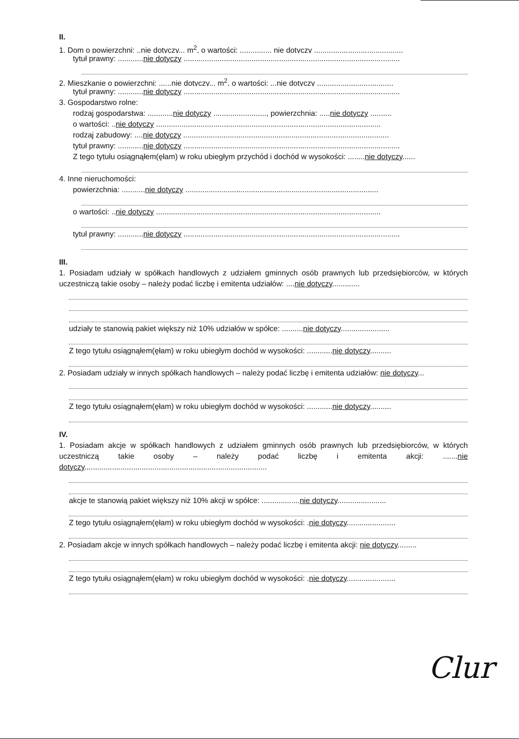II.
1. Dom o powierzchni: ..nie dotyczy... m<sup>2</sup>, o wartości: ............... nie dotyczy ..........................................
tytuł prawny: ............nie dotyczy ......................................................................................................
2. Mieszkanie o powierzchni: ......nie dotyczy... m<sup>2</sup>, o wartości: ...nie dotyczy ....................................
tytuł prawny: ............nie dotyczy ......................................................................................................
3. Gospodarstwo rolne:
rodzaj gospodarstwa: ............nie dotyczy ........................., powierzchnia: .....nie dotyczy ..........
o wartości: ..nie dotyczy ..........................................................................................................
rodzaj zabudowy: ....nie dotyczy .................................................................................................
tytuł prawny: ............nie dotyczy ......................................................................................................
Z tego tytułu osiągnąłem(ęłam) w roku ubiegłym przychód i dochód w wysokości: ........nie dotyczy......
4. Inne nieruchomości:
powierzchnia: ...........nie dotyczy ...........................................................................................
o wartości: ..nie dotyczy ..........................................................................................................
tytuł prawny: ............nie dotyczy ......................................................................................................
III.
1. Posiadam udziały w spółkach handlowych z udziałem gminnych osób prawnych lub przedsiębiorców, w których uczestniczą takie osoby – należy podać liczbę i emitenta udziałów: ....nie dotyczy.............
udziały te stanowią pakiet większy niż 10% udziałów w spółce: ..........nie dotyczy.......................
Z tego tytułu osiągnąłem(ęłam) w roku ubiegłym dochód w wysokości: ............nie dotyczy..........
2. Posiadam udziały w innych spółkach handlowych – należy podać liczbę i emitenta udziałów: nie dotyczy...
Z tego tytułu osiągnąłem(ęłam) w roku ubiegłym dochód w wysokości: ............nie dotyczy..........
IV.
1. Posiadam akcje w spółkach handlowych z udziałem gminnych osób prawnych lub przedsiębiorców, w których uczestniczą takie osoby – należy podać liczbę i emitenta akcji: .......nie dotyczy......................................................................................
akcje te stanowią pakiet większy niż 10% akcji w spółce: ..................nie dotyczy.......................
Z tego tytułu osiągnąłem(ęłam) w roku ubiegłym dochód w wysokości: .nie dotyczy.......................
2. Posiadam akcje w innych spółkach handlowych – należy podać liczbę i emitenta akcji: nie dotyczy.........
Z tego tytułu osiągnąłem(ęłam) w roku ubiegłym dochód w wysokości: .nie dotyczy.......................
Clur